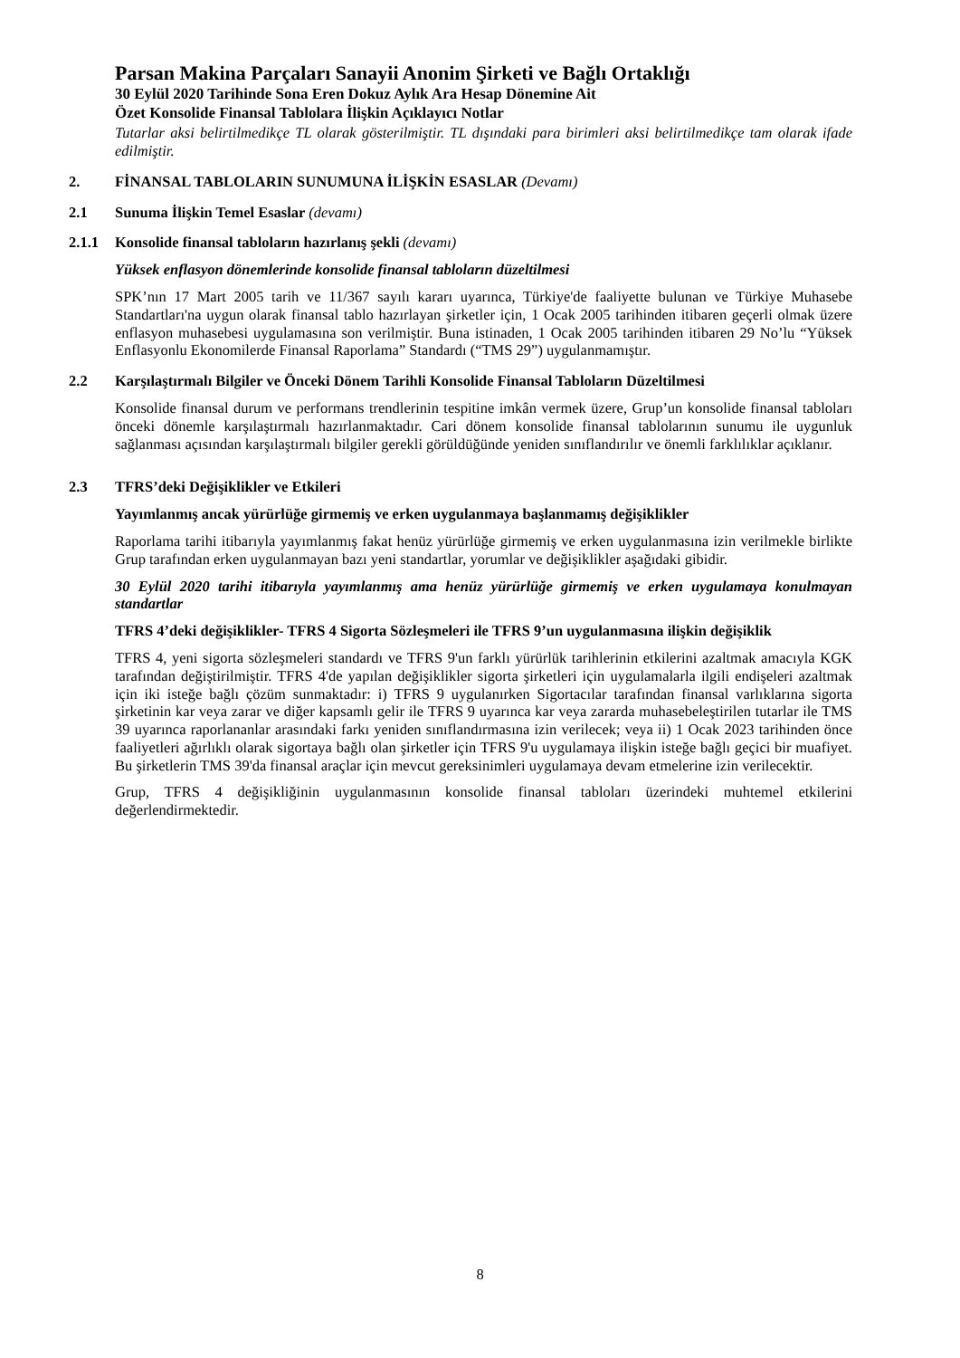Parsan Makina Parçaları Sanayii Anonim Şirketi ve Bağlı Ortaklığı
30 Eylül 2020 Tarihinde Sona Eren Dokuz Aylık Ara Hesap Dönemine Ait
Özet Konsolide Finansal Tablolara İlişkin Açıklayıcı Notlar
Tutarlar aksi belirtilmedikçe TL olarak gösterilmiştir. TL dışındaki para birimleri aksi belirtilmedikçe tam olarak ifade edilmiştir.
2. FİNANSAL TABLOLARIN SUNUMUNA İLİŞKİN ESASLAR (Devamı)
2.1 Sunuma İlişkin Temel Esaslar (devamı)
2.1.1 Konsolide finansal tabloların hazırlanış şekli (devamı)
Yüksek enflasyon dönemlerinde konsolide finansal tabloların düzeltilmesi
SPK’nın 17 Mart 2005 tarih ve 11/367 sayılı kararı uyarınca, Türkiye'de faaliyette bulunan ve Türkiye Muhasebe Standartları'na uygun olarak finansal tablo hazırlayan şirketler için, 1 Ocak 2005 tarihinden itibaren geçerli olmak üzere enflasyon muhasebesi uygulamasına son verilmiştir. Buna istinaden, 1 Ocak 2005 tarihinden itibaren 29 No’lu “Yüksek Enflasyonlu Ekonomilerde Finansal Raporlama” Standardı (“TMS 29”) uygulanmamıştır.
2.2 Karşılaştırmalı Bilgiler ve Önceki Dönem Tarihli Konsolide Finansal Tabloların Düzeltilmesi
Konsolide finansal durum ve performans trendlerinin tespitine imkân vermek üzere, Grup’un konsolide finansal tabloları önceki dönemle karşılaştırmalı hazırlanmaktadır. Cari dönem konsolide finansal tablolarının sunumu ile uygunluk sağlanması açısından karşılaştırmalı bilgiler gerekli görüldüğünde yeniden sınıflandırılır ve önemli farklılıklar açıklanır.
2.3 TFRS’deki Değişiklikler ve Etkileri
Yayımlanmış ancak yürürlüğe girmemiş ve erken uygulanmaya başlanmamış değişiklikler
Raporlama tarihi itibarıyla yayımlanmış fakat henüz yürürlüğe girmemiş ve erken uygulanmasına izin verilmekle birlikte Grup tarafından erken uygulanmayan bazı yeni standartlar, yorumlar ve değişiklikler aşağıdaki gibidir.
30 Eylül 2020 tarihi itibarıyla yayımlanmış ama henüz yürürlüğe girmemiş ve erken uygulamaya konulmayan standartlar
TFRS 4’deki değişiklikler- TFRS 4 Sigorta Sözleşmeleri ile TFRS 9’un uygulanmasına ilişkin değişiklik
TFRS 4, yeni sigorta sözleşmeleri standardı ve TFRS 9'un farklı yürürlük tarihlerinin etkilerini azaltmak amacıyla KGK tarafından değiştirilmiştir. TFRS 4'de yapılan değişiklikler sigorta şirketleri için uygulamalarla ilgili endişeleri azaltmak için iki isteğe bağlı çözüm sunmaktadır: i) TFRS 9 uygulanırken Sigortacılar tarafından finansal varlıklarına sigorta şirketinin kar veya zarar ve diğer kapsamlı gelir ile TFRS 9 uyarınca kar veya zararda muhasebeleştirilen tutarlar ile TMS 39 uyarınca raporlananlar arasındaki farkı yeniden sınıflandırmasına izin verilecek; veya ii) 1 Ocak 2023 tarihinden önce faaliyetleri ağırlıklı olarak sigortaya bağlı olan şirketler için TFRS 9'u uygulamaya ilişkin isteğe bağlı geçici bir muafiyet. Bu şirketlerin TMS 39'da finansal araçlar için mevcut gereksinimleri uygulamaya devam etmelerine izin verilecektir.
Grup, TFRS 4 değişikliğinin uygulanmasının konsolide finansal tabloları üzerindeki muhtemel etkilerini değerlendirmektedir.
8